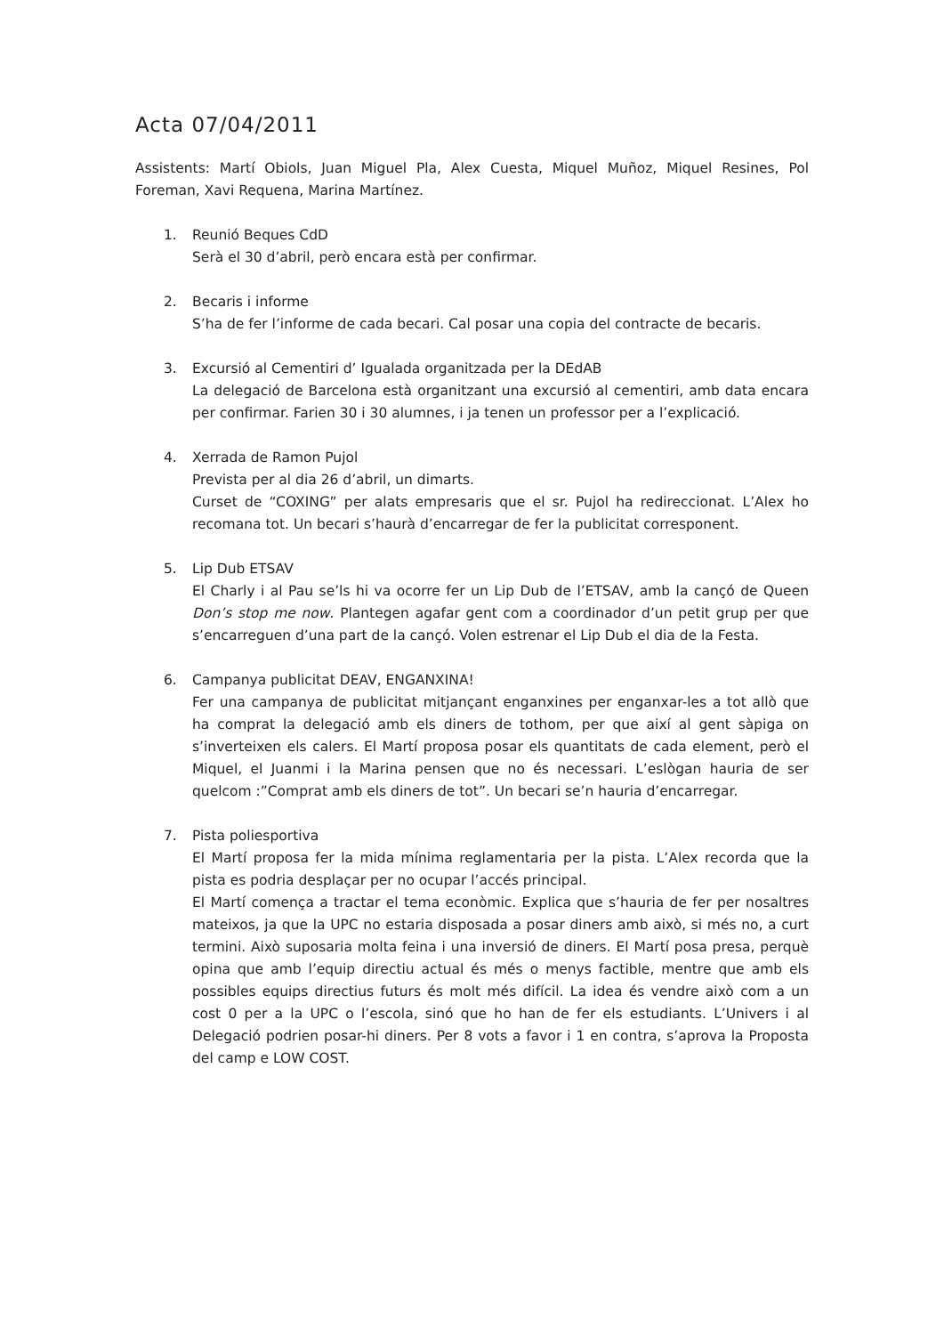Acta 07/04/2011
Assistents: Martí Obiols, Juan Miguel Pla, Alex Cuesta, Miquel Muñoz, Miquel Resines, Pol Foreman, Xavi Requena, Marina Martínez.
1. Reunió Beques CdD
Serà el 30 d’abril, però encara està per confirmar.
2. Becaris i informe
S’ha de fer l’informe de cada becari. Cal posar una copia del contracte de becaris.
3. Excursió al Cementiri d’ Igualada organitzada per la DEdAB
La delegació de Barcelona està organitzant una excursió al cementiri, amb data encara per confirmar. Farien 30 i 30 alumnes, i ja tenen un professor per a l’explicació.
4. Xerrada de Ramon Pujol
Prevista per al dia 26 d’abril, un dimarts.
Curset de “COXING” per alats empresaris que el sr. Pujol ha redireccionat. L’Alex ho recomana tot. Un becari s’haurà d’encarregar de fer la publicitat corresponent.
5. Lip Dub ETSAV
El Charly i al Pau se’ls hi va ocorre fer un Lip Dub de l’ETSAV, amb la cançó de Queen Don’s stop me now. Plantegen agafar gent com a coordinador d’un petit grup per que s’encarreguen d’una part de la cançó. Volen estrenar el Lip Dub el dia de la Festa.
6. Campanya publicitat DEAV, ENGANXINA!
Fer una campanya de publicitat mitjançant enganxines per enganxar-les a tot allò que ha comprat la delegació amb els diners de tothom, per que així al gent sàpiga on s’inverteixen els calers. El Martí proposa posar els quantitats de cada element, però el Miquel, el Juanmi i la Marina pensen que no és necessari. L’eslògan hauria de ser quelcom :”Comprat amb els diners de tot”. Un becari se’n hauria d’encarregar.
7. Pista poliesportiva
El Martí proposa fer la mida mínima reglamentaria per la pista. L’Alex recorda que la pista es podria desplaçar per no ocupar l’accés principal.
El Martí comença a tractar el tema econòmic. Explica que s’hauria de fer per nosaltres mateixos, ja que la UPC no estaria disposada a posar diners amb això, si més no, a curt termini. Això suposaria molta feina i una inversió de diners. El Martí posa presa, perquè opina que amb l’equip directiu actual és més o menys factible, mentre que amb els possibles equips directius futurs és molt més difícil. La idea és vendre això com a un cost 0 per a la UPC o l’escola, sinó que ho han de fer els estudiants. L’Univers i al Delegació podrien posar-hi diners. Per 8 vots a favor i 1 en contra, s’aprova la Proposta del camp e LOW COST.